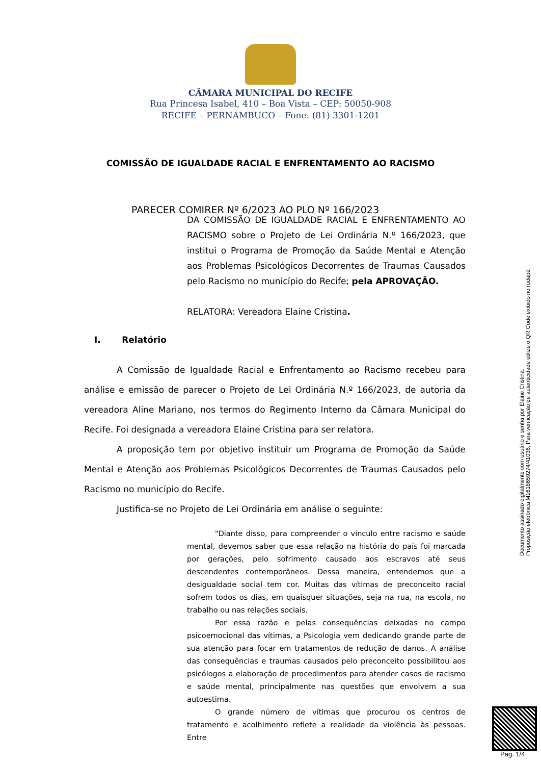CÂMARA MUNICIPAL DO RECIFE
Rua Princesa Isabel, 410 – Boa Vista – CEP: 50050-908
RECIFE – PERNAMBUCO – Fone: (81) 3301-1201
COMISSÃO DE IGUALDADE RACIAL E ENFRENTAMENTO AO RACISMO
PARECER COMIRER Nº 6/2023 AO PLO Nº 166/2023
DA COMISSÃO DE IGUALDADE RACIAL E ENFRENTAMENTO AO RACISMO sobre o Projeto de Lei Ordinária N.º 166/2023, que institui o Programa de Promoção da Saúde Mental e Atenção aos Problemas Psicológicos Decorrentes de Traumas Causados pelo Racismo no município do Recife; pela APROVAÇÃO.
RELATORA: Vereadora Elaine Cristina.
I. Relatório
A Comissão de Igualdade Racial e Enfrentamento ao Racismo recebeu para análise e emissão de parecer o Projeto de Lei Ordinária N.º 166/2023, de autoria da vereadora Aline Mariano, nos termos do Regimento Interno da Câmara Municipal do Recife. Foi designada a vereadora Elaine Cristina para ser relatora.
A proposição tem por objetivo instituir um Programa de Promoção da Saúde Mental e Atenção aos Problemas Psicológicos Decorrentes de Traumas Causados pelo Racismo no município do Recife.
Justifica-se no Projeto de Lei Ordinária em análise o seguinte:
"Diante disso, para compreender o vínculo entre racismo e saúde mental, devemos saber que essa relação na história do país foi marcada por gerações, pelo sofrimento causado aos escravos até seus descendentes contemporâneos. Dessa maneira, entendemos que a desigualdade social tem cor. Muitas das vítimas de preconceito racial sofrem todos os dias, em quaisquer situações, seja na rua, na escola, no trabalho ou nas relações sociais.
Por essa razão e pelas consequências deixadas no campo psicoemocional das vítimas, a Psicologia vem dedicando grande parte de sua atenção para focar em tratamentos de redução de danos. A análise das consequências e traumas causados pelo preconceito possibilitou aos psicólogos a elaboração de procedimentos para atender casos de racismo e saúde mental, principalmente nas questões que envolvem a sua autoestima.
O grande número de vítimas que procurou os centros de tratamento e acolhimento reflete a realidade da violência às pessoas. Entre
Documento assinado digitalmente com usuário e senha por Elaine Cristina.
Proposição eletrônica M1618659274/41036, Para verificação de autenticidade utilize o QR Code exibido no rodapé.
Pag. 1/4